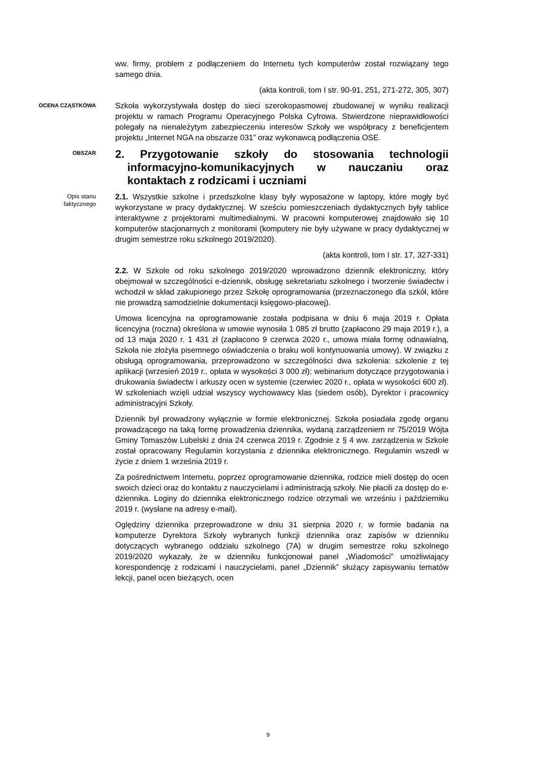ww. firmy, problem z podłączeniem do Internetu tych komputerów został rozwiązany tego samego dnia.
(akta kontroli, tom I str. 90-91, 251, 271-272, 305, 307)
OCENA CZĄSTKOWA
Szkoła wykorzystywała dostęp do sieci szerokopasmowej zbudowanej w wyniku realizacji projektu w ramach Programu Operacyjnego Polska Cyfrowa. Stwierdzone nieprawidłowości polegały na nienależytym zabezpieczeniu interesów Szkoły we współpracy z beneficjentem projektu „Internet NGA na obszarze 031” oraz wykonawcą podłączenia OSE.
OBSZAR
2. Przygotowanie szkoły do stosowania technologii informacyjno-komunikacyjnych w nauczaniu oraz kontaktach z rodzicami i uczniami
Opis stanu
faktycznego
2.1. Wszystkie szkolne i przedszkolne klasy były wyposażone w laptopy, które mogły być wykorzystane w pracy dydaktycznej. W sześciu pomieszczeniach dydaktycznych były tablice interaktywne z projektorami multimedialnymi. W pracowni komputerowej znajdowało się 10 komputerów stacjonarnych z monitorami (komputery nie były używane w pracy dydaktycznej w drugim semestrze roku szkolnego 2019/2020).
(akta kontroli, tom I str. 17, 327-331)
2.2. W Szkole od roku szkolnego 2019/2020 wprowadzono dziennik elektroniczny, który obejmował w szczególności e-dziennik, obsługę sekretariatu szkolnego i tworzenie świadectw i wchodził w skład zakupionego przez Szkołę oprogramowania (przeznaczonego dla szkół, które nie prowadzą samodzielnie dokumentacji księgowo-płacowej).
Umowa licencyjna na oprogramowanie została podpisana w dniu 6 maja 2019 r. Opłata licencyjna (roczna) określona w umowie wynosiła 1 085 zł brutto (zapłacono 29 maja 2019 r.), a od 13 maja 2020 r. 1 431 zł (zapłacono 9 czerwca 2020 r., umowa miała formę odnawialną, Szkoła nie złożyła pisemnego oświadczenia o braku woli kontynuowania umowy). W związku z obsługą oprogramowania, przeprowadzono w szczególności dwa szkolenia: szkolenie z tej aplikacji (wrzesień 2019 r., opłata w wysokości 3 000 zł); webinarium dotyczące przygotowania i drukowania świadectw i arkuszy ocen w systemie (czerwiec 2020 r., opłata w wysokości 600 zł). W szkoleniach wzięli udział wszyscy wychowawcy klas (siedem osób), Dyrektor i pracownicy administracyjni Szkoły.
Dziennik był prowadzony wyłącznie w formie elektronicznej. Szkoła posiadała zgodę organu prowadzącego na taką formę prowadzenia dziennika, wydaną zarządzeniem nr 75/2019 Wójta Gminy Tomaszów Lubelski z dnia 24 czerwca 2019 r. Zgodnie z § 4 ww. zarządzenia w Szkole został opracowany Regulamin korzystania z dziennika elektronicznego. Regulamin wszedł w życie z dniem 1 września 2019 r.
Za pośrednictwem Internetu, poprzez oprogramowanie dziennika, rodzice mieli dostęp do ocen swoich dzieci oraz do kontaktu z nauczycielami i administracją szkoły. Nie płacili za dostęp do e-dziennika. Loginy do dziennika elektronicznego rodzice otrzymali we wrześniu i październiku 2019 r. (wysłane na adresy e-mail).
Oględziny dziennika przeprowadzone w dniu 31 sierpnia 2020 r. w formie badania na komputerze Dyrektora Szkoły wybranych funkcji dziennika oraz zapisów w dzienniku dotyczących wybranego oddziału szkolnego (7A) w drugim semestrze roku szkolnego 2019/2020 wykazały, że w dzienniku funkcjonował panel „Wiadomości” umożliwiający korespondencję z rodzicami i nauczycielami, panel „Dziennik” służący zapisywaniu tematów lekcji, panel ocen bieżących, ocen
9